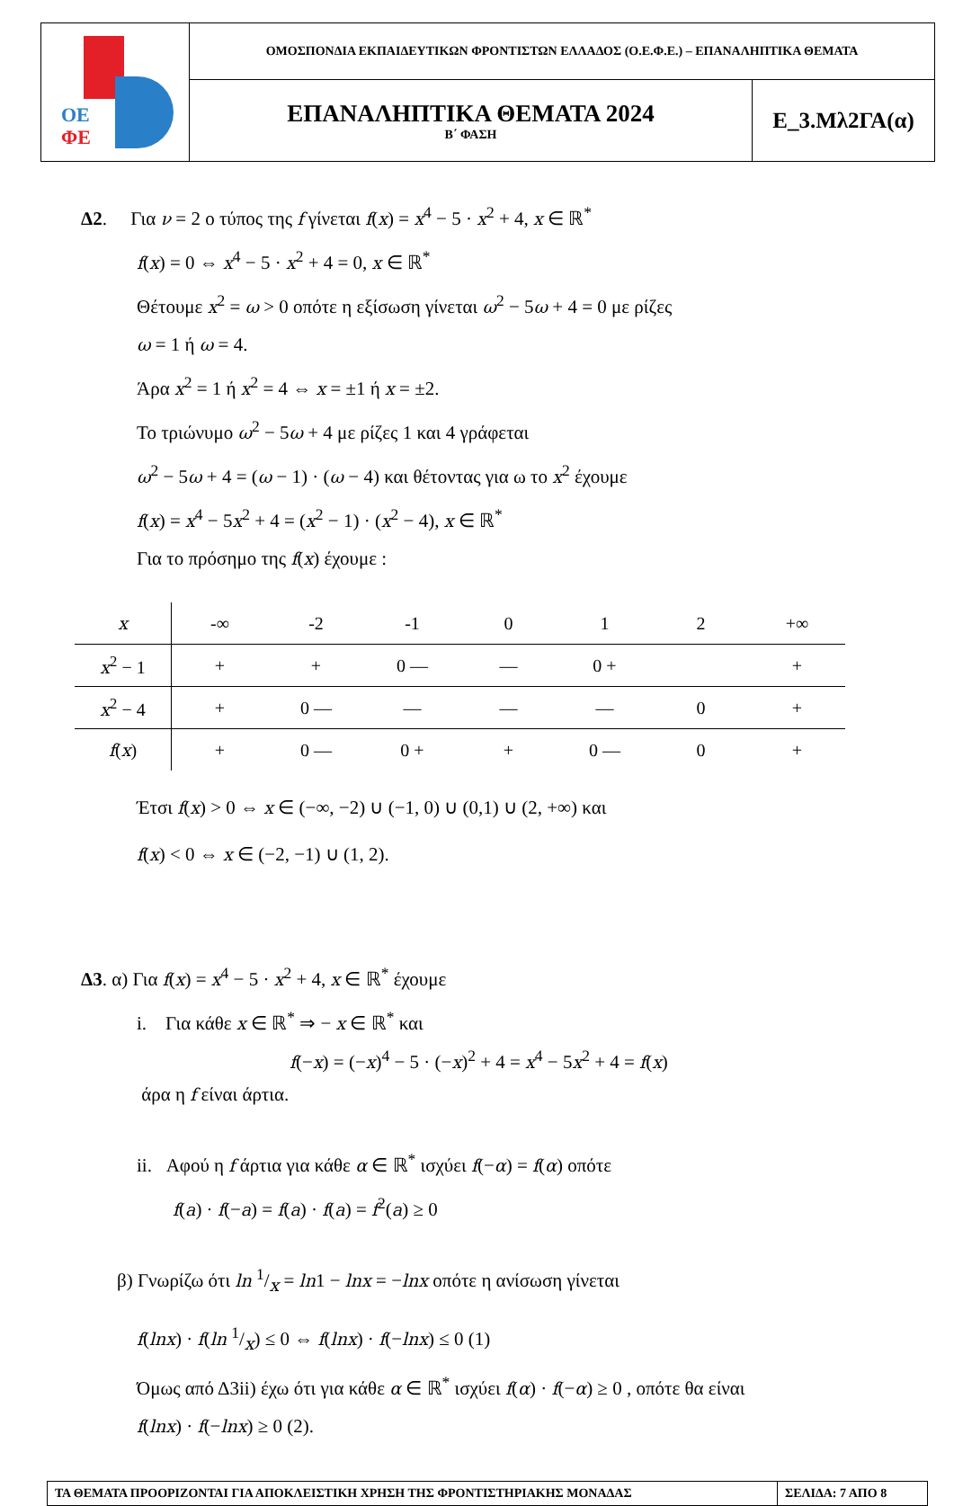| ΟΕ ΦΕ | ΟΜΟΣΠΟΝΔΙΑ ΕΚΠΑΙΔΕΥΤΙΚΩΝ ΦΡΟΝΤΙΣΤΩΝ ΕΛΛΑΔΟΣ (Ο.Ε.Φ.Ε.) – ΕΠΑΝΑΛΗΠΤΙΚΑ ΘΕΜΑΤΑ | |
| | ΕΠΑΝΑΛΗΠΤΙΚΑ ΘΕΜΑΤΑ 2024 Β΄ ΦΑΣΗ | Ε_3.Μλ2ΓΑ(α) |
Δ2. Για ν = 2 ο τύπος της f γίνεται f(x) = x<sup>4</sup> − 5 · x<sup>2</sup> + 4, x ∈ ℝ<sup>*</sup>
f(x) = 0 ⇔ x<sup>4</sup> − 5 · x<sup>2</sup> + 4 = 0, x ∈ ℝ<sup>*</sup>
Θέτουμε x<sup>2</sup> = ω > 0 οπότε η εξίσωση γίνεται ω<sup>2</sup> − 5ω + 4 = 0 με ρίζες
ω = 1 ή ω = 4.
Άρα x<sup>2</sup> = 1 ή x<sup>2</sup> = 4 ⇔ x = ±1 ή x = ±2.
Το τριώνυμο ω<sup>2</sup> − 5ω + 4 με ρίζες 1 και 4 γράφεται
ω<sup>2</sup> − 5ω + 4 = (ω − 1) · (ω − 4) και θέτοντας για ω το x<sup>2</sup> έχουμε
f(x) = x<sup>4</sup> − 5x<sup>2</sup> + 4 = (x<sup>2</sup> − 1) · (x<sup>2</sup> − 4), x ∈ ℝ<sup>*</sup>
Για το πρόσημο της f(x) έχουμε :
| x | -∞ | -2 | -1 | 0 | 1 | 2 | +∞ |
| x<sup>2</sup> − 1 | + | + | 0 — | — | 0 + | | + |
| x<sup>2</sup> − 4 | + | 0 — | — | — | — | 0 | + |
| f ( x ) | + | 0 — | 0 + | + | 0 — | 0 | + |
Έτσι f(x) > 0 ⇔ x ∈ (−∞, −2) ∪ (−1, 0) ∪ (0,1) ∪ (2, +∞) και
f(x) < 0 ⇔ x ∈ (−2, −1) ∪ (1, 2).
Δ3. α) Για f(x) = x<sup>4</sup> − 5 · x<sup>2</sup> + 4, x ∈ ℝ<sup>*</sup> έχουμε
i. Για κάθε x ∈ ℝ<sup>*</sup> ⇒ − x ∈ ℝ<sup>*</sup> και
f(−x) = (−x)<sup>4</sup> − 5 · (−x)<sup>2</sup> + 4 = x<sup>4</sup> − 5x<sup>2</sup> + 4 = f(x)
άρα η f είναι άρτια.
ii. Αφού η f άρτια για κάθε α ∈ ℝ<sup>*</sup> ισχύει f(−α) = f(α) οπότε
f(a) · f(−a) = f(a) · f(a) = f<sup>2</sup>(a) ≥ 0
β) Γνωρίζω ότι ln 1/x = ln1 − lnx = −lnx οπότε η ανίσωση γίνεται
f(lnx) · f(ln 1/x) ≤ 0 ⇔ f(lnx) · f(−lnx) ≤ 0 (1)
Όμως από Δ3ii) έχω ότι για κάθε α ∈ ℝ<sup>*</sup> ισχύει f(α) · f(−α) ≥ 0 , οπότε θα είναι
f(lnx) · f(−lnx) ≥ 0 (2).
| ΤΑ ΘΕΜΑΤΑ ΠΡΟΟΡΙΖΟΝΤΑΙ ΓΙΑ ΑΠΟΚΛΕΙΣΤΙΚΗ ΧΡΗΣΗ ΤΗΣ ΦΡΟΝΤΙΣΤΗΡΙΑΚΗΣ ΜΟΝΑΔΑΣ | ΣΕΛΙΔΑ: 7 ΑΠΟ 8 |